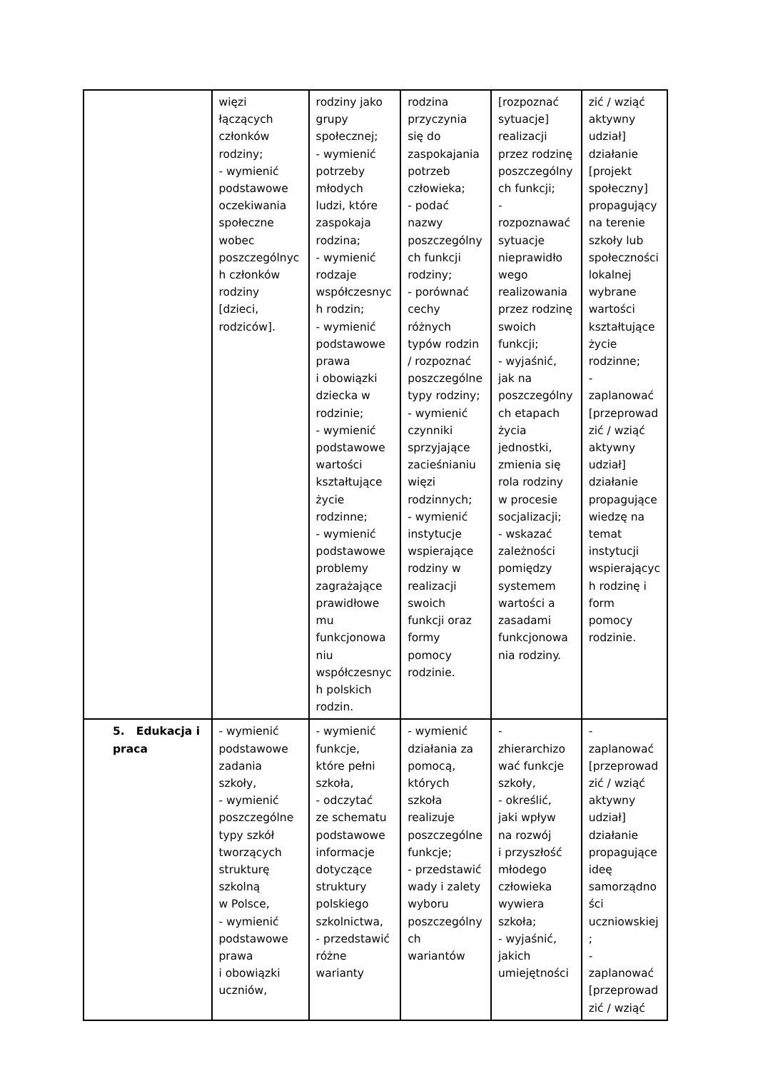| | więzi łączących członków rodziny; - wymienić podstawowe oczekiwania społeczne wobec poszczególnyc h członków rodziny [dzieci, rodziców]. | rodziny jako grupy społecznej; - wymienić potrzeby młodych ludzi, które zaspokaja rodzina; - wymienić rodzaje współczesnyc h rodzin; - wymienić podstawowe prawa i obowiązki dziecka w rodzinie; - wymienić podstawowe wartości kształtujące życie rodzinne; - wymienić podstawowe problemy zagrażające prawidłowe mu funkcjonowa niu współczesnyc h polskich rodzin. | rodzina przyczynia się do zaspokajania potrzeb człowieka; - podać nazwy poszczególny ch funkcji rodziny; - porównać cechy różnych typów rodzin / rozpoznać poszczególne typy rodziny; - wymienić czynniki sprzyjające zacieśnianiu więzi rodzinnych; - wymienić instytucje wspierające rodziny w realizacji swoich funkcji oraz formy pomocy rodzinie. | [rozpoznać sytuacje] realizacji przez rodzinę poszczególny ch funkcji; - rozpoznawać sytuacje nieprawidło wego realizowania przez rodzinę swoich funkcji; - wyjaśnić, jak na poszczególny ch etapach życia jednostki, zmienia się rola rodziny w procesie socjalizacji; - wskazać zależności pomiędzy systemem wartości a zasadami funkcjonowa nia rodziny. | zić / wziąć aktywny udział] działanie [projekt społeczny] propagujący na terenie szkoły lub społeczności lokalnej wybrane wartości kształtujące życie rodzinne; - zaplanować [przeprowad zić / wziąć aktywny udział] działanie propagujące wiedzę na temat instytucji wspierającyc h rodzinę i form pomocy rodzinie. |
| 5. Edukacja i praca | - wymienić podstawowe zadania szkoły, - wymienić poszczególne typy szkół tworzących strukturę szkolną w Polsce, - wymienić podstawowe prawa i obowiązki uczniów, | - wymienić funkcje, które pełni szkoła, - odczytać ze schematu podstawowe informacje dotyczące struktury polskiego szkolnictwa, - przedstawić różne warianty | - wymienić działania za pomocą, których szkoła realizuje poszczególne funkcje; - przedstawić wady i zalety wyboru poszczególny ch wariantów | - zhierarchizo wać funkcje szkoły, - określić, jaki wpływ na rozwój i przyszłość młodego człowieka wywiera szkoła; - wyjaśnić, jakich umiejętności | - zaplanować [przeprowad zić / wziąć aktywny udział] działanie propagujące ideę samorządno ści uczniowskiej ; - zaplanować [przeprowad zić / wziąć |